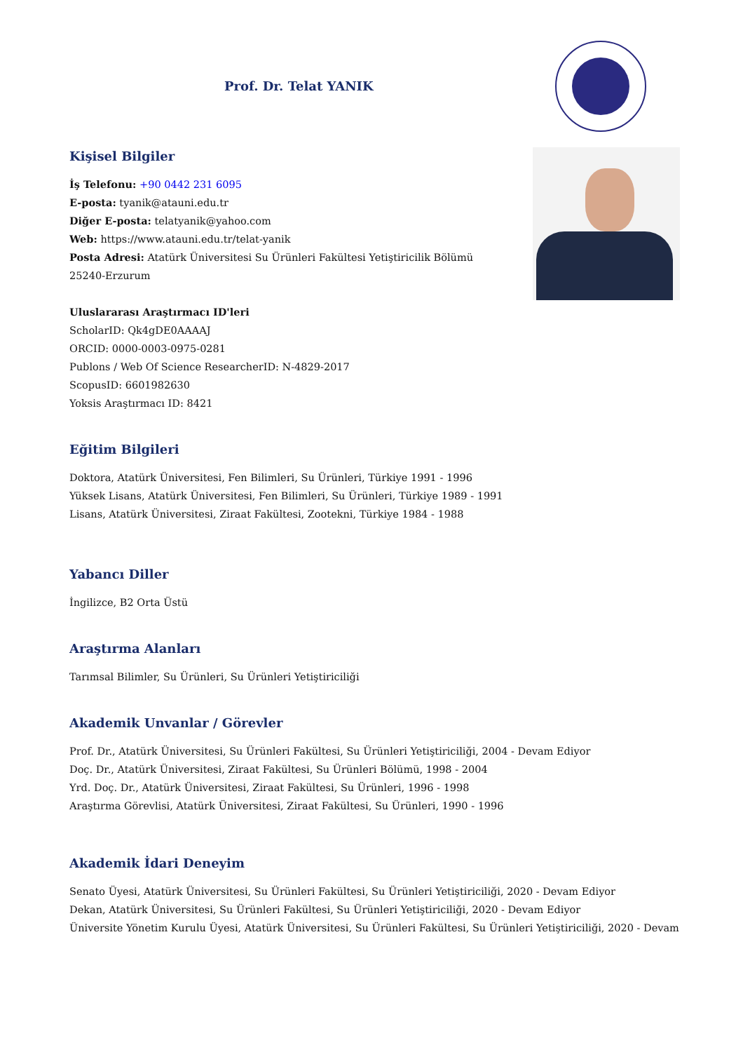Prof. Dr. Telat YANIK
Kişisel Bilgiler
İş Telefonu: +90 0442 231 6095
E-posta: tyanik@atauni.edu.tr
Diğer E-posta: telatyanik@yahoo.com
Web: https://www.atauni.edu.tr/telat-yanik
Posta Adresi: Atatürk Üniversitesi Su Ürünleri Fakültesi Yetiştiricilik Bölümü 25240-Erzurum
Uluslararası Araştırmacı ID'leri
ScholarID: Qk4gDE0AAAAJ
ORCID: 0000-0003-0975-0281
Publons / Web Of Science ResearcherID: N-4829-2017
ScopusID: 6601982630
Yoksis Araştırmacı ID: 8421
Eğitim Bilgileri
Doktora, Atatürk Üniversitesi, Fen Bilimleri, Su Ürünleri, Türkiye 1991 - 1996
Yüksek Lisans, Atatürk Üniversitesi, Fen Bilimleri, Su Ürünleri, Türkiye 1989 - 1991
Lisans, Atatürk Üniversitesi, Ziraat Fakültesi, Zootekni, Türkiye 1984 - 1988
Yabancı Diller
İngilizce, B2 Orta Üstü
Araştırma Alanları
Tarımsal Bilimler, Su Ürünleri, Su Ürünleri Yetiştiriciliği
Akademik Unvanlar / Görevler
Prof. Dr., Atatürk Üniversitesi, Su Ürünleri Fakültesi, Su Ürünleri Yetiştiriciliği, 2004 - Devam Ediyor
Doç. Dr., Atatürk Üniversitesi, Ziraat Fakültesi, Su Ürünleri Bölümü, 1998 - 2004
Yrd. Doç. Dr., Atatürk Üniversitesi, Ziraat Fakültesi, Su Ürünleri, 1996 - 1998
Araştırma Görevlisi, Atatürk Üniversitesi, Ziraat Fakültesi, Su Ürünleri, 1990 - 1996
Akademik İdari Deneyim
Senato Üyesi, Atatürk Üniversitesi, Su Ürünleri Fakültesi, Su Ürünleri Yetiştiriciliği, 2020 - Devam Ediyor
Dekan, Atatürk Üniversitesi, Su Ürünleri Fakültesi, Su Ürünleri Yetiştiriciliği, 2020 - Devam Ediyor
Üniversite Yönetim Kurulu Üyesi, Atatürk Üniversitesi, Su Ürünleri Fakültesi, Su Ürünleri Yetiştiriciliği, 2020 - Devam